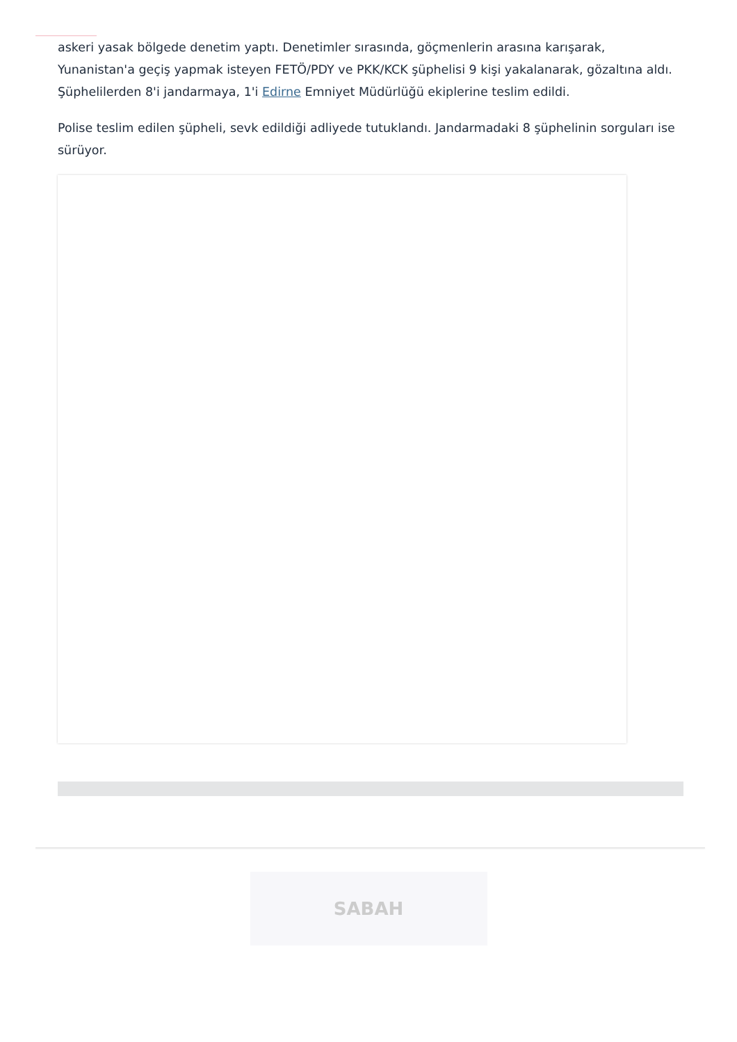askeri yasak bölgede denetim yaptı. Denetimler sırasında, göçmenlerin arasına karışarak, Yunanistan'a geçiş yapmak isteyen FETÖ/PDY ve PKK/KCK şüphelisi 9 kişi yakalanarak, gözaltına aldı. Şüphelilerden 8'i jandarmaya, 1'i Edirne Emniyet Müdürlüğü ekiplerine teslim edildi.
Polise teslim edilen şüpheli, sevk edildiği adliyede tutuklandı. Jandarmadaki 8 şüphelinin sorguları ise sürüyor.
SABAH